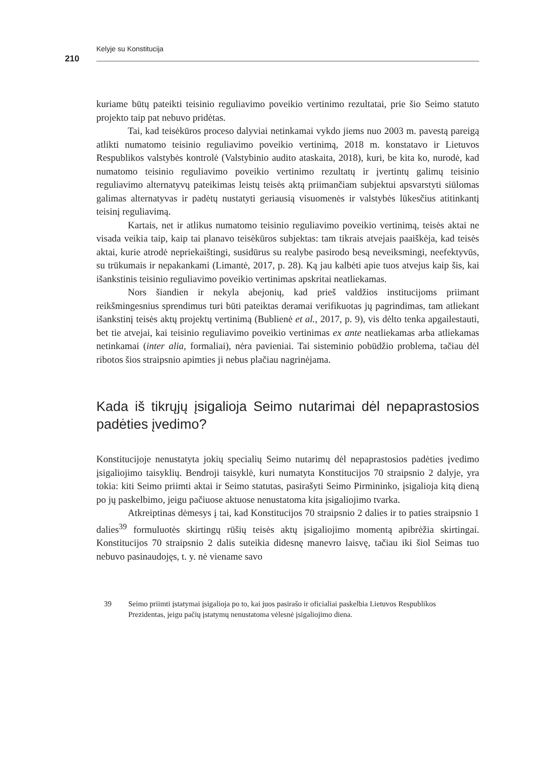Kelyje su Konstitucija
210
kuriame būtų pateikti teisinio reguliavimo poveikio vertinimo rezultatai, prie šio Seimo statuto projekto taip pat nebuvo pridėtas.
Tai, kad teisėkūros proceso dalyviai netinkamai vykdo jiems nuo 2003 m. pavestą pareigą atlikti numatomo teisinio reguliavimo poveikio vertinimą, 2018 m. konstatavo ir Lietuvos Respublikos valstybės kontrolė (Valstybinio audito ataskaita, 2018), kuri, be kita ko, nurodė, kad numatomo teisinio reguliavimo poveikio vertinimo rezultatų ir įvertintų galimų teisinio reguliavimo alternatyvų pateikimas leistų teisės aktą priimančiam subjektui apsvarstyti siūlomas galimas alternatyvas ir padėtų nustatyti geriausią visuomenės ir valstybės lūkesčius atitinkantį teisinį reguliavimą.
Kartais, net ir atlikus numatomo teisinio reguliavimo poveikio vertinimą, teisės aktai ne visada veikia taip, kaip tai planavo teisėkūros subjektas: tam tikrais atvejais paaiškėja, kad teisės aktai, kurie atrodė nepriekaištingi, susidūrus su realybe pasirodo besą neveiksmingi, neefektyvūs, su trūkumais ir nepakankami (Limantė, 2017, p. 28). Ką jau kalbėti apie tuos atvejus kaip šis, kai išankstinis teisinio reguliavimo poveikio vertinimas apskritai neatliekamas.
Nors šiandien ir nekyla abejonių, kad prieš valdžios institucijoms priimant reikšmingesnius sprendimus turi būti pateiktas deramai verifikuotas jų pagrindimas, tam atliekant išankstinį teisės aktų projektų vertinimą (Bublienė et al., 2017, p. 9), vis dėlto tenka apgailestauti, bet tie atvejai, kai teisinio reguliavimo poveikio vertinimas ex ante neatliekamas arba atliekamas netinkamai (inter alia, formaliai), nėra pavieniai. Tai sisteminio pobūdžio problema, tačiau dėl ribotos šios straipsnio apimties ji nebus plačiau nagrinėjama.
Kada iš tikrųjų įsigalioja Seimo nutarimai dėl nepaprastosios padėties įvedimo?
Konstitucijoje nenustatyta jokių specialių Seimo nutarimų dėl nepaprastosios padėties įvedimo įsigaliojimo taisyklių. Bendroji taisyklė, kuri numatyta Konstitucijos 70 straipsnio 2 dalyje, yra tokia: kiti Seimo priimti aktai ir Seimo statutas, pasirašyti Seimo Pirmininko, įsigalioja kitą dieną po jų paskelbimo, jeigu pačiuose aktuose nenustatoma kita įsigaliojimo tvarka.
Atkreiptinas dėmesys į tai, kad Konstitucijos 70 straipsnio 2 dalies ir to paties straipsnio 1 dalies<sup>39</sup> formuluotės skirtingų rūšių teisės aktų įsigaliojimo momentą apibrėžia skirtingai. Konstitucijos 70 straipsnio 2 dalis suteikia didesnę manevro laisvę, tačiau iki šiol Seimas tuo nebuvo pasinaudojęs, t. y. nė viename savo
39 Seimo priimti įstatymai įsigalioja po to, kai juos pasirašo ir oficialiai paskelbia Lietuvos Respublikos Prezidentas, jeigu pačių įstatymų nenustatoma vėlesnė įsigaliojimo diena.